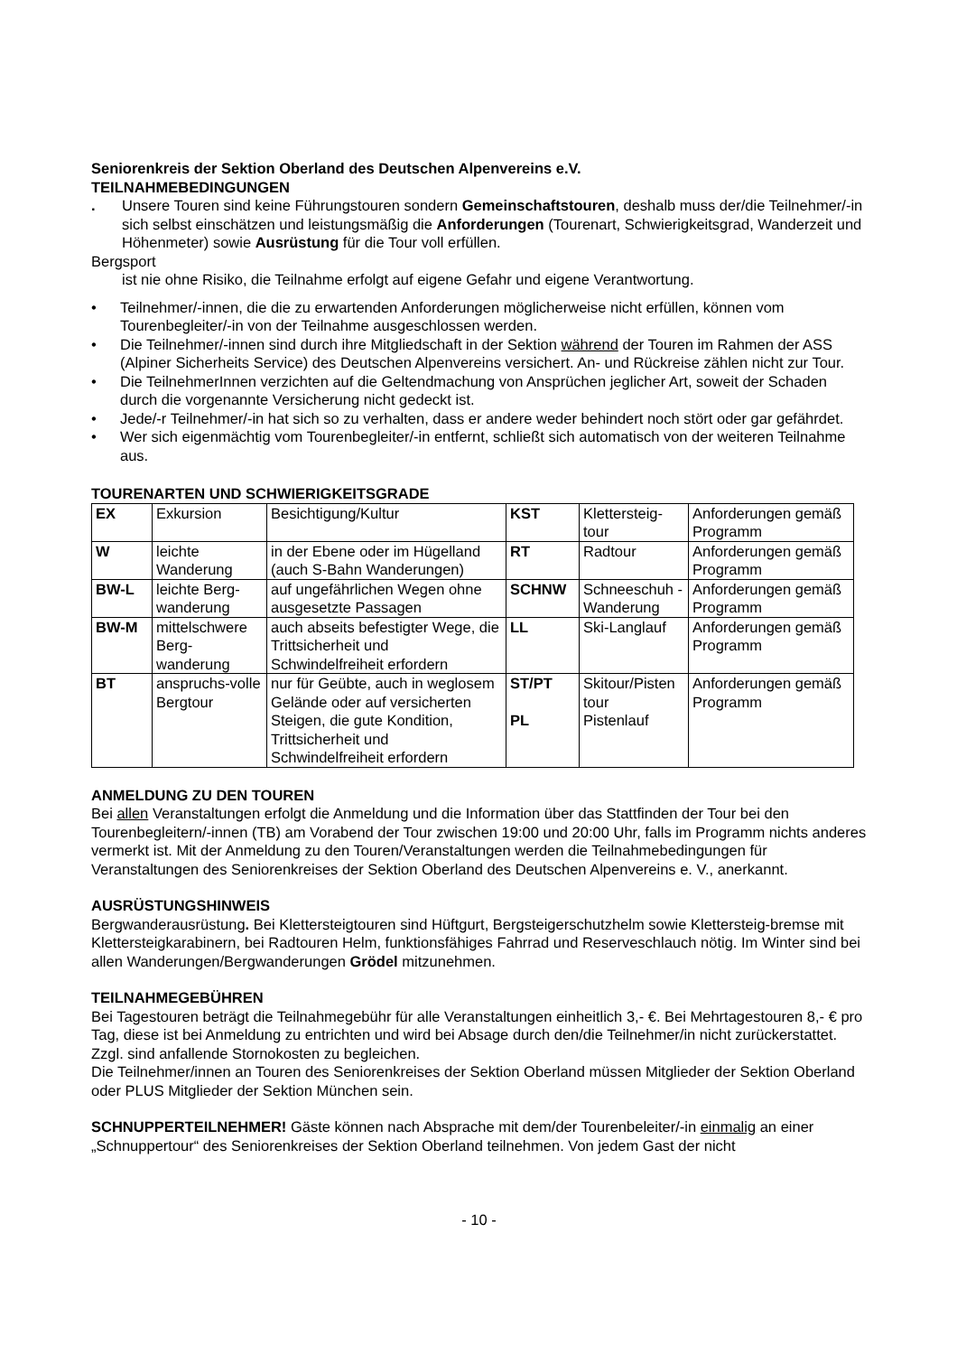Seniorenkreis der Sektion Oberland des Deutschen Alpenvereins e.V.
TEILNAHMEBEDINGUNGEN
. Unsere Touren sind keine Führungstouren sondern Gemeinschaftstouren, deshalb muss der/die Teilnehmer/-in sich selbst einschätzen und leistungsmäßig die Anforderungen (Tourenart, Schwierigkeitsgrad, Wanderzeit und Höhenmeter) sowie Ausrüstung für die Tour voll erfüllen.
Bergsport
ist nie ohne Risiko, die Teilnahme erfolgt auf eigene Gefahr und eigene Verantwortung.
• Teilnehmer/-innen, die die zu erwartenden Anforderungen möglicherweise nicht erfüllen, können vom Tourenbegleiter/-in von der Teilnahme ausgeschlossen werden.
• Die Teilnehmer/-innen sind durch ihre Mitgliedschaft in der Sektion während der Touren im Rahmen der ASS (Alpiner Sicherheits Service) des Deutschen Alpenvereins versichert. An- und Rückreise zählen nicht zur Tour.
• Die TeilnehmerInnen verzichten auf die Geltendmachung von Ansprüchen jeglicher Art, soweit der Schaden durch die vorgenannte Versicherung nicht gedeckt ist.
• Jede/-r Teilnehmer/-in hat sich so zu verhalten, dass er andere weder behindert noch stört oder gar gefährdet.
• Wer sich eigenmächtig vom Tourenbegleiter/-in entfernt, schließt sich automatisch von der weiteren Teilnahme aus.
TOURENARTEN UND SCHWIERIGKEITSGRADE
| EX | Exkursion | Besichtigung/Kultur | KST | Klettersteig-tour | Anforderungen gemäß Programm |
| W | leichte Wanderung | in der Ebene oder im Hügelland (auch S-Bahn Wanderungen) | RT | Radtour | Anforderungen gemäß Programm |
| BW-L | leichte Berg-wanderung | auf ungefährlichen Wegen ohne ausgesetzte Passagen | SCHNW | Schneeschuh -Wanderung | Anforderungen gemäß Programm |
| BW-M | mittelschwere Berg-wanderung | auch abseits befestigter Wege, die Trittsicherheit und Schwindelfreiheit erfordern | LL | Ski-Langlauf | Anforderungen gemäß Programm |
| BT | anspruchs-volle Bergtour | nur für Geübte, auch in weglosem Gelände oder auf versicherten Steigen, die gute Kondition, Trittsicherheit und Schwindelfreiheit erfordern | ST/PT PL | Skitour/Pisten tour Pistenlauf | Anforderungen gemäß Programm |
ANMELDUNG ZU DEN TOUREN
Bei allen Veranstaltungen erfolgt die Anmeldung und die Information über das Stattfinden der Tour bei den Tourenbegleitern/-innen (TB) am Vorabend der Tour zwischen 19:00 und 20:00 Uhr, falls im Programm nichts anderes vermerkt ist. Mit der Anmeldung zu den Touren/Veranstaltungen werden die Teilnahmebedingungen für Veranstaltungen des Seniorenkreises der Sektion Oberland des Deutschen Alpenvereins e. V., anerkannt.
AUSRÜSTUNGSHINWEIS
Bergwanderausrüstung. Bei Klettersteigtouren sind Hüftgurt, Bergsteigerschutzhelm sowie Klettersteig-bremse mit Klettersteigkarabinern, bei Radtouren Helm, funktionsfähiges Fahrrad und Reserveschlauch nötig. Im Winter sind bei allen Wanderungen/Bergwanderungen Grödel mitzunehmen.
TEILNAHMEGEBÜHREN
Bei Tagestouren beträgt die Teilnahmegebühr für alle Veranstaltungen einheitlich 3,- €. Bei Mehrtagestouren 8,- € pro Tag, diese ist bei Anmeldung zu entrichten und wird bei Absage durch den/die Teilnehmer/in nicht zurückerstattet. Zzgl. sind anfallende Stornokosten zu begleichen.
Die Teilnehmer/innen an Touren des Seniorenkreises der Sektion Oberland müssen Mitglieder der Sektion Oberland oder PLUS Mitglieder der Sektion München sein.
SCHNUPPERTEILNEHMER! Gäste können nach Absprache mit dem/der Tourenbeleiter/-in einmalig an einer „Schnuppertour“ des Seniorenkreises der Sektion Oberland teilnehmen. Von jedem Gast der nicht
- 10 -